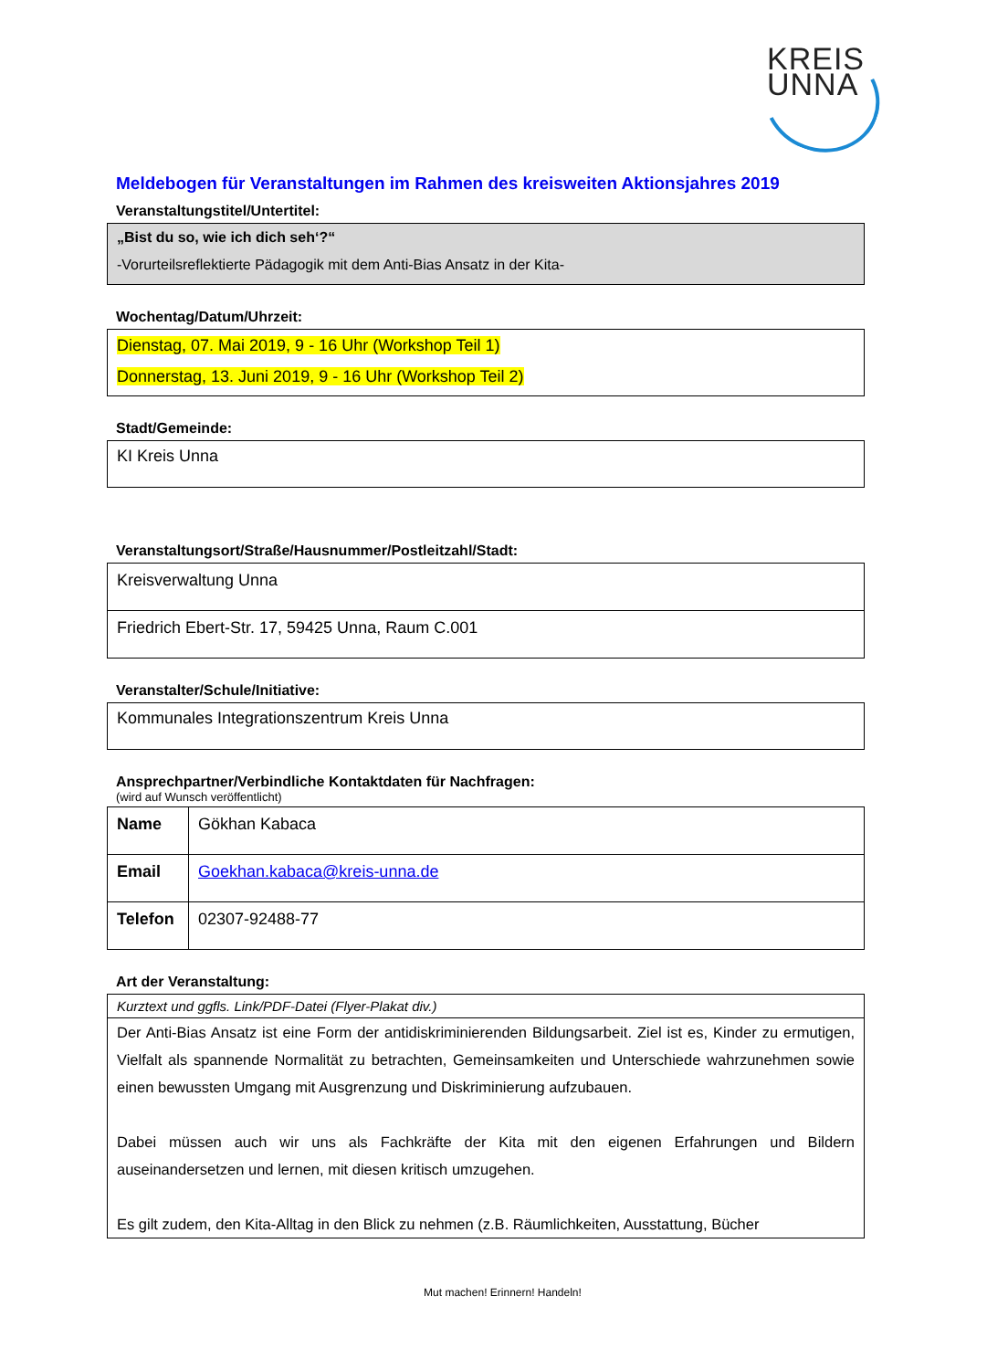KREIS
UNNA
Meldebogen für Veranstaltungen im Rahmen des kreisweiten Aktionsjahres 2019
Veranstaltungstitel/Untertitel:
„Bist du so, wie ich dich seh‘?“
-Vorurteilsreflektierte Pädagogik mit dem Anti-Bias Ansatz in der Kita-
Wochentag/Datum/Uhrzeit:
Dienstag, 07. Mai 2019, 9 - 16 Uhr (Workshop Teil 1)
Donnerstag, 13. Juni 2019, 9 - 16 Uhr (Workshop Teil 2)
Stadt/Gemeinde:
KI Kreis Unna
Veranstaltungsort/Straße/Hausnummer/Postleitzahl/Stadt:
| Kreisverwaltung Unna |
| Friedrich Ebert-Str. 17, 59425 Unna, Raum C.001 |
Veranstalter/Schule/Initiative:
Kommunales Integrationszentrum Kreis Unna
Ansprechpartner/Verbindliche Kontaktdaten für Nachfragen:
(wird auf Wunsch veröffentlicht)
| Name | Gökhan Kabaca |
| Email | Goekhan.kabaca@kreis-unna.de |
| Telefon | 02307-92488-77 |
Art der Veranstaltung:
| Kurztext und ggfls. Link/PDF-Datei (Flyer-Plakat div.) |
| Der Anti-Bias Ansatz ist eine Form der antidiskriminierenden Bildungsarbeit. Ziel ist es, Kinder zu ermutigen, Vielfalt als spannende Normalität zu betrachten, Gemeinsamkeiten und Unterschiede wahrzunehmen sowie einen bewussten Umgang mit Ausgrenzung und Diskriminierung aufzubauen. Dabei müssen auch wir uns als Fachkräfte der Kita mit den eigenen Erfahrungen und Bildern auseinandersetzen und lernen, mit diesen kritisch umzugehen. Es gilt zudem, den Kita-Alltag in den Blick zu nehmen (z.B. Räumlichkeiten, Ausstattung, Bücher |
Mut machen! Erinnern! Handeln!